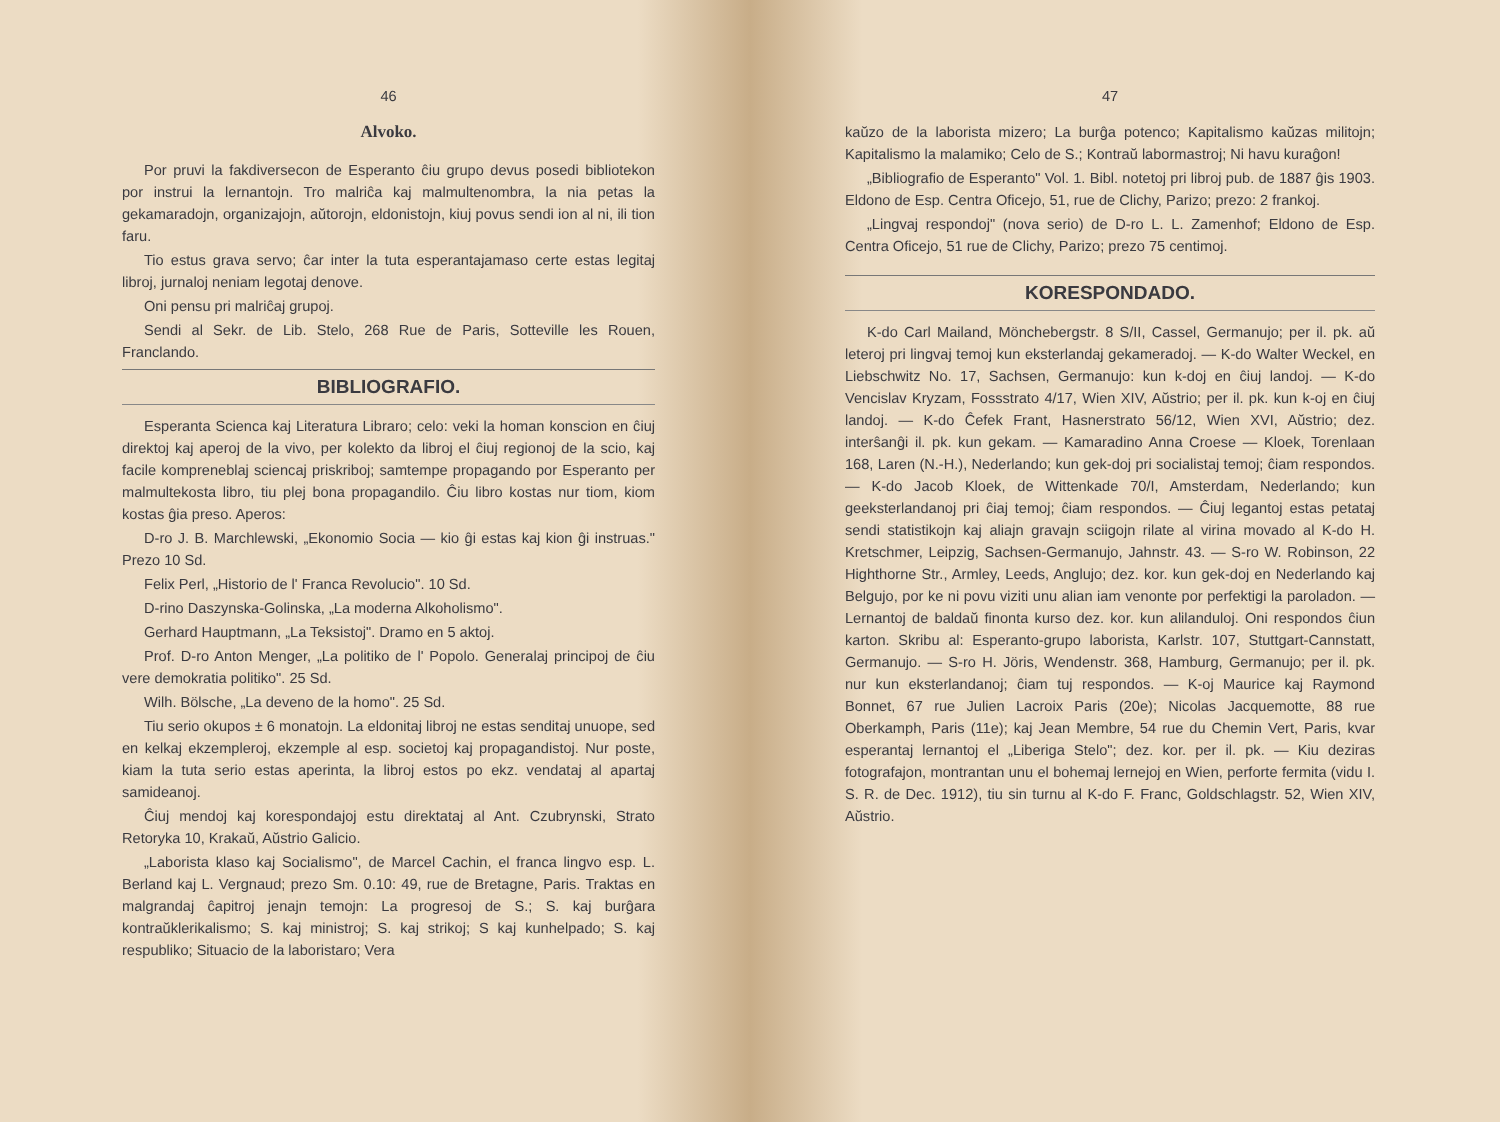46
Alvoko.
Por pruvi la fakdiversecon de Esperanto ĉiu grupo devus posedi bibliotekon por instrui la lernantojn. Tro malriĉa kaj malmultenombra, la nia petas la gekamaradojn, organizajojn, aŭtorojn, eldonistojn, kiuj povus sendi ion al ni, ili tion faru.
Tio estus grava servo; ĉar inter la tuta esperantajamaso certe estas legitaj libroj, jurnaloj neniam legotaj denove.
Oni pensu pri malriĉaj grupoj.
Sendi al Sekr. de Lib. Stelo, 268 Rue de Paris, Sotteville les Rouen, Franclando.
BIBLIOGRAFIO.
Esperanta Scienca kaj Literatura Libraro; celo: veki la homan konscion en ĉiuj direktoj kaj aperoj de la vivo, per kolekto da libroj el ĉiuj regionoj de la scio, kaj facile kompreneblaj sciencaj priskriboj; samtempe propagando por Esperanto per malmultekosta libro, tiu plej bona propagandilo. Ĉiu libro kostas nur tiom, kiom kostas ĝia preso. Aperos:
D-ro J. B. Marchlewski, „Ekonomio Socia — kio ĝi estas kaj kion ĝi instruas." Prezo 10 Sd.
Felix Perl, „Historio de l' Franca Revolucio". 10 Sd.
D-rino Daszynska-Golinska, „La moderna Alkoholismo".
Gerhard Hauptmann, „La Teksistoj". Dramo en 5 aktoj.
Prof. D-ro Anton Menger, „La politiko de l' Popolo. Generalaj principoj de ĉiu vere demokratia politiko". 25 Sd.
Wilh. Bölsche, „La deveno de la homo". 25 Sd.
Tiu serio okupos ± 6 monatojn. La eldonitaj libroj ne estas senditaj unuope, sed en kelkaj ekzempleroj, ekzemple al esp. societoj kaj propagandistoj. Nur poste, kiam la tuta serio estas aperinta, la libroj estos po ekz. vendataj al apartaj samideanoj.
Ĉiuj mendoj kaj korespondajoj estu direktataj al Ant. Czubrynski, Strato Retoryka 10, Krakaŭ, Aŭstrio Galicio.
„Laborista klaso kaj Socialismo", de Marcel Cachin, el franca lingvo esp. L. Berland kaj L. Vergnaud; prezo Sm. 0.10: 49, rue de Bretagne, Paris. Traktas en malgrandaj ĉapitroj jenajn temojn: La progresoj de S.; S. kaj burĝara kontraŭklerikalismo; S. kaj ministroj; S. kaj strikoj; S kaj kunhelpado; S. kaj respubliko; Situacio de la laboristaro; Vera
47
kaŭzo de la laborista mizero; La burĝa potenco; Kapitalismo kaŭzas militojn; Kapitalismo la malamiko; Celo de S.; Kontraŭ labormastroj; Ni havu kuraĝon!
„Bibliografio de Esperanto" Vol. 1. Bibl. notetoj pri libroj pub. de 1887 ĝis 1903. Eldono de Esp. Centra Oficejo, 51, rue de Clichy, Parizo; prezo: 2 frankoj.
„Lingvaj respondoj" (nova serio) de D-ro L. L. Zamenhof; Eldono de Esp. Centra Oficejo, 51 rue de Clichy, Parizo; prezo 75 centimoj.
KORESPONDADO.
K-do Carl Mailand, Mönchebergstr. 8 S/II, Cassel, Germanujo; per il. pk. aŭ leteroj pri lingvaj temoj kun eksterlandaj gekameradoj. — K-do Walter Weckel, en Liebschwitz No. 17, Sachsen, Germanujo: kun k-doj en ĉiuj landoj. — K-do Vencislav Kryzam, Fossstrato 4/17, Wien XIV, Aŭstrio; per il. pk. kun k-oj en ĉiuj landoj. — K-do Ĉefek Frant, Hasnerstrato 56/12, Wien XVI, Aŭstrio; dez. interŝanĝi il. pk. kun gekam. — Kamaradino Anna Croese — Kloek, Torenlaan 168, Laren (N.-H.), Nederlando; kun gek-doj pri socialistaj temoj; ĉiam respondos. — K-do Jacob Kloek, de Wittenkade 70/I, Amsterdam, Nederlando; kun geeksterlandanoj pri ĉiaj temoj; ĉiam respondos. — Ĉiuj legantoj estas petataj sendi statistikojn kaj aliajn gravajn sciigojn rilate al virina movado al K-do H. Kretschmer, Leipzig, Sachsen-Germanujo, Jahnstr. 43. — S-ro W. Robinson, 22 Highthorne Str., Armley, Leeds, Anglujo; dez. kor. kun gek-doj en Nederlando kaj Belgujo, por ke ni povu viziti unu alian iam venonte por perfektigi la paroladon. — Lernantoj de baldaŭ finonta kurso dez. kor. kun alilanduloj. Oni respondos ĉiun karton. Skribu al: Esperanto-grupo laborista, Karlstr. 107, Stuttgart-Cannstatt, Germanujo. — S-ro H. Jöris, Wendenstr. 368, Hamburg, Germanujo; per il. pk. nur kun eksterlandanoj; ĉiam tuj respondos. — K-oj Maurice kaj Raymond Bonnet, 67 rue Julien Lacroix Paris (20e); Nicolas Jacquemotte, 88 rue Oberkamph, Paris (11e); kaj Jean Membre, 54 rue du Chemin Vert, Paris, kvar esperantaj lernantoj el „Liberiga Stelo"; dez. kor. per il. pk. — Kiu deziras fotografajon, montrantan unu el bohemaj lernejoj en Wien, perforte fermita (vidu I. S. R. de Dec. 1912), tiu sin turnu al K-do F. Franc, Goldschlagstr. 52, Wien XIV, Aŭstrio.